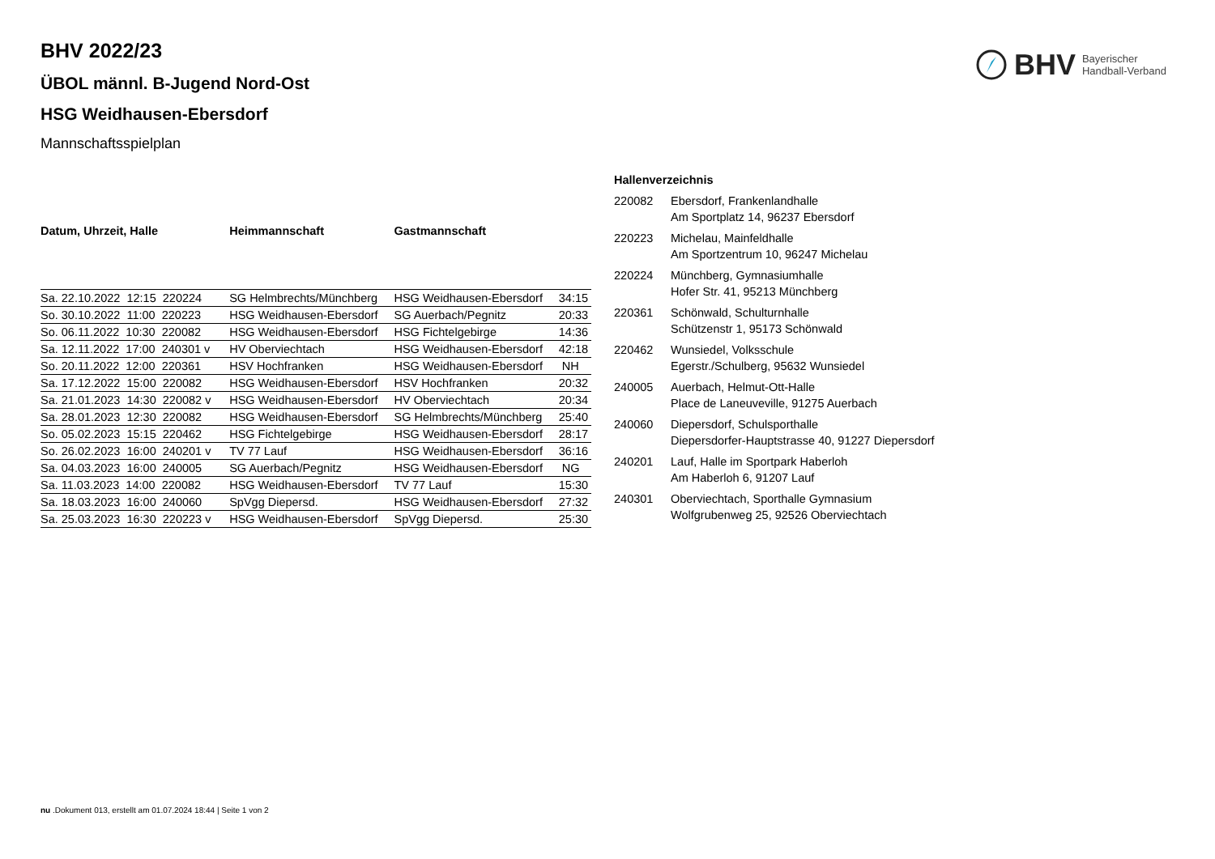BHV Bayerischer
Handball-Verband
BHV 2022/23
ÜBOL männl. B-Jugend Nord-Ost
HSG Weidhausen-Ebersdorf
Mannschaftsspielplan
| Datum, Uhrzeit, Halle | Heimmannschaft | Gastmannschaft | |
| --- | --- | --- | --- |
| Sa. 22.10.2022 12:15 220224 | SG Helmbrechts/Münchberg | HSG Weidhausen-Ebersdorf | 34:15 |
| So. 30.10.2022 11:00 220223 | HSG Weidhausen-Ebersdorf | SG Auerbach/Pegnitz | 20:33 |
| So. 06.11.2022 10:30 220082 | HSG Weidhausen-Ebersdorf | HSG Fichtelgebirge | 14:36 |
| Sa. 12.11.2022 17:00 240301 v | HV Oberviechtach | HSG Weidhausen-Ebersdorf | 42:18 |
| So. 20.11.2022 12:00 220361 | HSV Hochfranken | HSG Weidhausen-Ebersdorf | NH |
| Sa. 17.12.2022 15:00 220082 | HSG Weidhausen-Ebersdorf | HSV Hochfranken | 20:32 |
| Sa. 21.01.2023 14:30 220082 v | HSG Weidhausen-Ebersdorf | HV Oberviechtach | 20:34 |
| Sa. 28.01.2023 12:30 220082 | HSG Weidhausen-Ebersdorf | SG Helmbrechts/Münchberg | 25:40 |
| So. 05.02.2023 15:15 220462 | HSG Fichtelgebirge | HSG Weidhausen-Ebersdorf | 28:17 |
| So. 26.02.2023 16:00 240201 v | TV 77 Lauf | HSG Weidhausen-Ebersdorf | 36:16 |
| Sa. 04.03.2023 16:00 240005 | SG Auerbach/Pegnitz | HSG Weidhausen-Ebersdorf | NG |
| Sa. 11.03.2023 14:00 220082 | HSG Weidhausen-Ebersdorf | TV 77 Lauf | 15:30 |
| Sa. 18.03.2023 16:00 240060 | SpVgg Diepersd. | HSG Weidhausen-Ebersdorf | 27:32 |
| Sa. 25.03.2023 16:30 220223 v | HSG Weidhausen-Ebersdorf | SpVgg Diepersd. | 25:30 |
| Hallenverzeichnis | |
| --- | --- |
| 220082 | Ebersdorf, Frankenlandhalle Am Sportplatz 14, 96237 Ebersdorf |
| 220223 | Michelau, Mainfeldhalle Am Sportzentrum 10, 96247 Michelau |
| 220224 | Münchberg, Gymnasiumhalle Hofer Str. 41, 95213 Münchberg |
| 220361 | Schönwald, Schulturnhalle Schützenstr 1, 95173 Schönwald |
| 220462 | Wunsiedel, Volksschule Egerstr./Schulberg, 95632 Wunsiedel |
| 240005 | Auerbach, Helmut-Ott-Halle Place de Laneuveville, 91275 Auerbach |
| 240060 | Diepersdorf, Schulsporthalle Diepersdorfer-Hauptstrasse 40, 91227 Diepersdorf |
| 240201 | Lauf, Halle im Sportpark Haberloh Am Haberloh 6, 91207 Lauf |
| 240301 | Oberviechtach, Sporthalle Gymnasium Wolfgrubenweg 25, 92526 Oberviechtach |
nu .Dokument 013, erstellt am 01.07.2024 18:44 | Seite 1 von 2